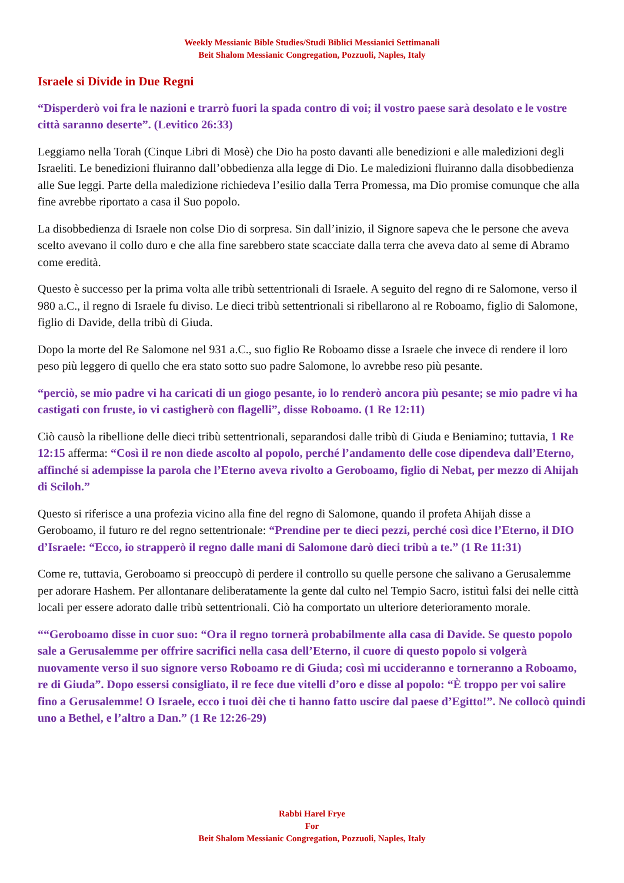Weekly Messianic Bible Studies/Studi Biblici Messianici Settimanali
Beit Shalom Messianic Congregation, Pozzuoli, Naples, Italy
Israele si Divide in Due Regni
“Disperderò voi fra le nazioni e trarrò fuori la spada contro di voi; il vostro paese sarà desolato e le vostre città saranno deserte”. (Levitico 26:33)
Leggiamo nella Torah (Cinque Libri di Mosè) che Dio ha posto davanti alle benedizioni e alle maledizioni degli Israeliti. Le benedizioni fluiranno dall’obbedienza alla legge di Dio. Le maledizioni fluiranno dalla disobbedienza alle Sue leggi. Parte della maledizione richiedeva l’esilio dalla Terra Promessa, ma Dio promise comunque che alla fine avrebbe riportato a casa il Suo popolo.
La disobbedienza di Israele non colse Dio di sorpresa. Sin dall’inizio, il Signore sapeva che le persone che aveva scelto avevano il collo duro e che alla fine sarebbero state scacciate dalla terra che aveva dato al seme di Abramo come eredità.
Questo è successo per la prima volta alle tribù settentrionali di Israele. A seguito del regno di re Salomone, verso il 980 a.C., il regno di Israele fu diviso. Le dieci tribù settentrionali si ribellarono al re Roboamo, figlio di Salomone, figlio di Davide, della tribù di Giuda.
Dopo la morte del Re Salomone nel 931 a.C., suo figlio Re Roboamo disse a Israele che invece di rendere il loro peso più leggero di quello che era stato sotto suo padre Salomone, lo avrebbe reso più pesante.
“perciò, se mio padre vi ha caricati di un giogo pesante, io lo renderò ancora più pesante; se mio padre vi ha castigati con fruste, io vi castigherò con flagelli”, disse Roboamo. (1 Re 12:11)
Ciò causò la ribellione delle dieci tribù settentrionali, separandosi dalle tribù di Giuda e Beniamino; tuttavia, 1 Re 12:15 afferma: “Così il re non diede ascolto al popolo, perché l’andamento delle cose dipendeva dall’Eterno, affinché si adempisse la parola che l’Eterno aveva rivolto a Geroboamo, figlio di Nebat, per mezzo di Ahijah di Sciloh.”
Questo si riferisce a una profezia vicino alla fine del regno di Salomone, quando il profeta Ahijah disse a Geroboamo, il futuro re del regno settentrionale: “Prendine per te dieci pezzi, perché così dice l’Eterno, il DIO d’Israele: “Ecco, io strapperò il regno dalle mani di Salomone darò dieci tribù a te.” (1 Re 11:31)
Come re, tuttavia, Geroboamo si preoccupò di perdere il controllo su quelle persone che salivano a Gerusalemme per adorare Hashem. Per allontanare deliberatamente la gente dal culto nel Tempio Sacro, istituì falsi dei nelle città locali per essere adorato dalle tribù settentrionali. Ciò ha comportato un ulteriore deterioramento morale.
““Geroboamo disse in cuor suo: “Ora il regno tornerà probabilmente alla casa di Davide. Se questo popolo sale a Gerusalemme per offrire sacrifici nella casa dell’Eterno, il cuore di questo popolo si volgerà nuovamente verso il suo signore verso Roboamo re di Giuda; così mi uccideranno e torneranno a Roboamo, re di Giuda”. Dopo essersi consigliato, il re fece due vitelli d’oro e disse al popolo: “È troppo per voi salire fino a Gerusalemme! O Israele, ecco i tuoi dèi che ti hanno fatto uscire dal paese d’Egitto!”. Ne collocò quindi uno a Bethel, e l’altro a Dan.” (1 Re 12:26-29)
Rabbi Harel Frye
For
Beit Shalom Messianic Congregation, Pozzuoli, Naples, Italy